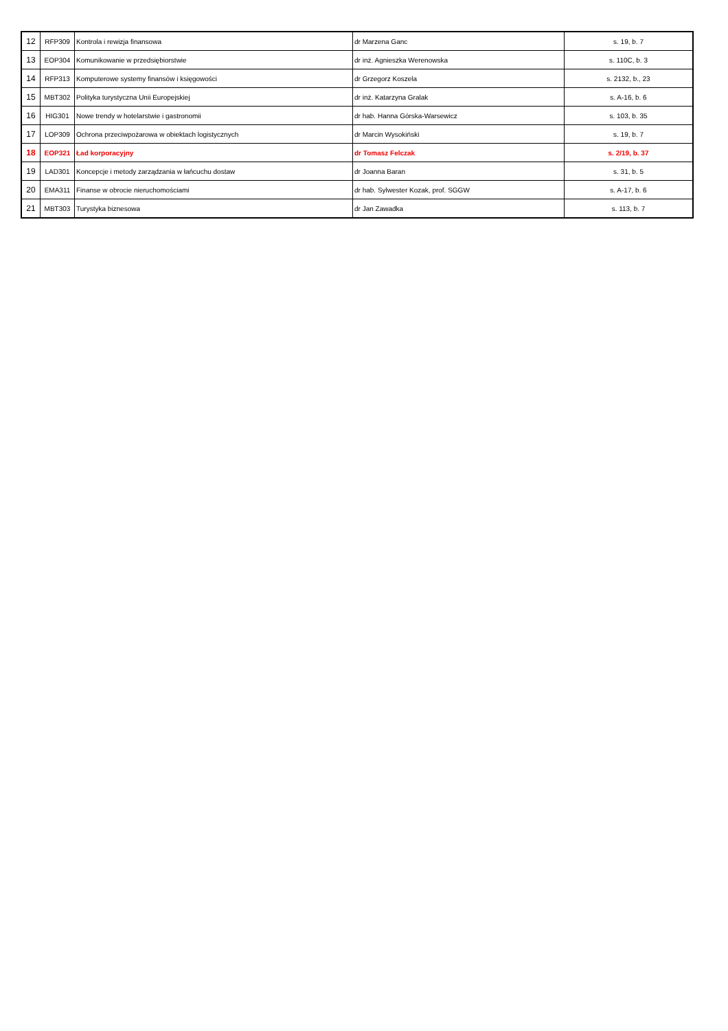| 12 | RFP309 | Kontrola i rewizja finansowa | dr Marzena Ganc | s. 19, b. 7 |
| 13 | EOP304 | Komunikowanie w przedsiębiorstwie | dr inż. Agnieszka Werenowska | s. 110C, b. 3 |
| 14 | RFP313 | Komputerowe systemy finansów i księgowości | dr Grzegorz Koszela | s. 2132, b., 23 |
| 15 | MBT302 | Polityka turystyczna Unii Europejskiej | dr inż. Katarzyna Gralak | s. A-16, b. 6 |
| 16 | HIG301 | Nowe trendy w hotelarstwie i gastronomii | dr hab. Hanna Górska-Warsewicz | s. 103, b. 35 |
| 17 | LOP309 | Ochrona przeciwpożarowa w obiektach logistycznych | dr Marcin Wysokiński | s. 19, b. 7 |
| 18 | EOP321 | Ład korporacyjny | dr Tomasz Felczak | s. 2/19, b. 37 |
| 19 | LAD301 | Koncepcje i metody zarządzania w łańcuchu dostaw | dr Joanna Baran | s. 31, b. 5 |
| 20 | EMA311 | Finanse w obrocie nieruchomościami | dr hab. Sylwester Kozak, prof. SGGW | s. A-17, b. 6 |
| 21 | MBT303 | Turystyka biznesowa | dr Jan Zawadka | s. 113, b. 7 |